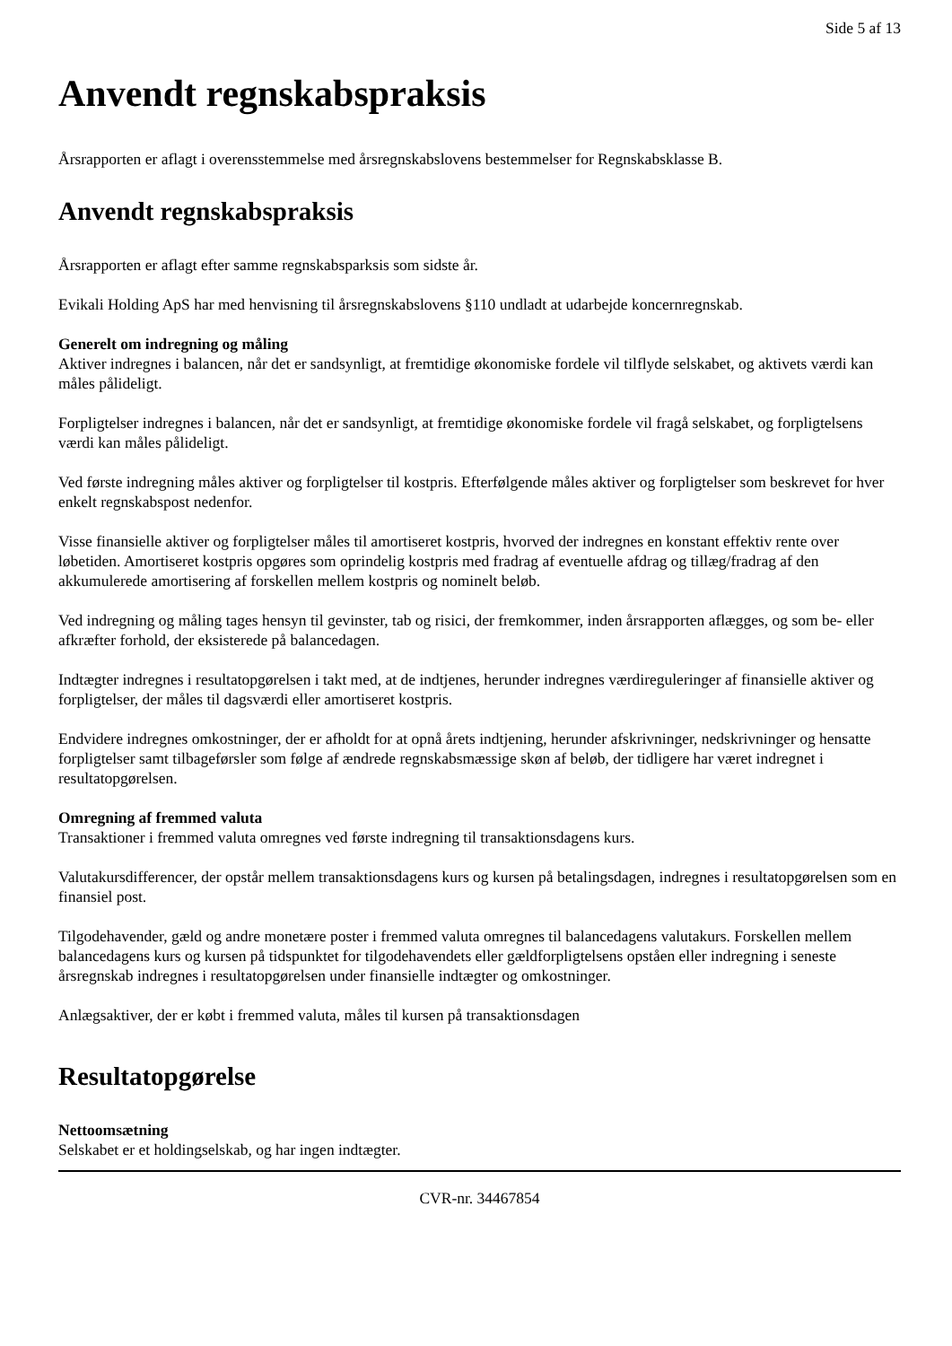Side 5 af 13
Anvendt regnskabspraksis
Årsrapporten er aflagt i overensstemmelse med årsregnskabslovens bestemmelser for Regnskabsklasse B.
Anvendt regnskabspraksis
Årsrapporten er aflagt efter samme regnskabsparksis som sidste år.
Evikali Holding ApS har med henvisning til årsregnskabslovens §110 undladt at udarbejde koncernregnskab.
Generelt om indregning og måling
Aktiver indregnes i balancen, når det er sandsynligt, at fremtidige økonomiske fordele vil tilflyde selskabet, og aktivets værdi kan måles pålideligt.
Forpligtelser indregnes i balancen, når det er sandsynligt, at fremtidige økonomiske fordele vil fragå selskabet, og forpligtelsens værdi kan måles pålideligt.
Ved første indregning måles aktiver og forpligtelser til kostpris. Efterfølgende måles aktiver og forpligtelser som beskrevet for hver enkelt regnskabspost nedenfor.
Visse finansielle aktiver og forpligtelser måles til amortiseret kostpris, hvorved der indregnes en konstant effektiv rente over løbetiden. Amortiseret kostpris opgøres som oprindelig kostpris med fradrag af eventuelle afdrag og tillæg/fradrag af den akkumulerede amortisering af forskellen mellem kostpris og nominelt beløb.
Ved indregning og måling tages hensyn til gevinster, tab og risici, der fremkommer, inden årsrapporten aflægges, og som be- eller afkræfter forhold, der eksisterede på balancedagen.
Indtægter indregnes i resultatopgørelsen i takt med, at de indtjenes, herunder indregnes værdireguleringer af finansielle aktiver og forpligtelser, der måles til dagsværdi eller amortiseret kostpris.
Endvidere indregnes omkostninger, der er afholdt for at opnå årets indtjening, herunder afskrivninger, nedskrivninger og hensatte forpligtelser samt tilbageførsler som følge af ændrede regnskabsmæssige skøn af beløb, der tidligere har været indregnet i resultatopgørelsen.
Omregning af fremmed valuta
Transaktioner i fremmed valuta omregnes ved første indregning til transaktionsdagens kurs.
Valutakursdifferencer, der opstår mellem transaktionsdagens kurs og kursen på betalingsdagen, indregnes i resultatopgørelsen som en finansiel post.
Tilgodehavender, gæld og andre monetære poster i fremmed valuta omregnes til balancedagens valutakurs. Forskellen mellem balancedagens kurs og kursen på tidspunktet for tilgodehavendets eller gældforpligtelsens opståen eller indregning i seneste årsregnskab indregnes i resultatopgørelsen under finansielle indtægter og omkostninger.
Anlægsaktiver, der er købt i fremmed valuta, måles til kursen på transaktionsdagen
Resultatopgørelse
Nettoomsætning
Selskabet er et holdingselskab, og har ingen indtægter.
CVR-nr. 34467854